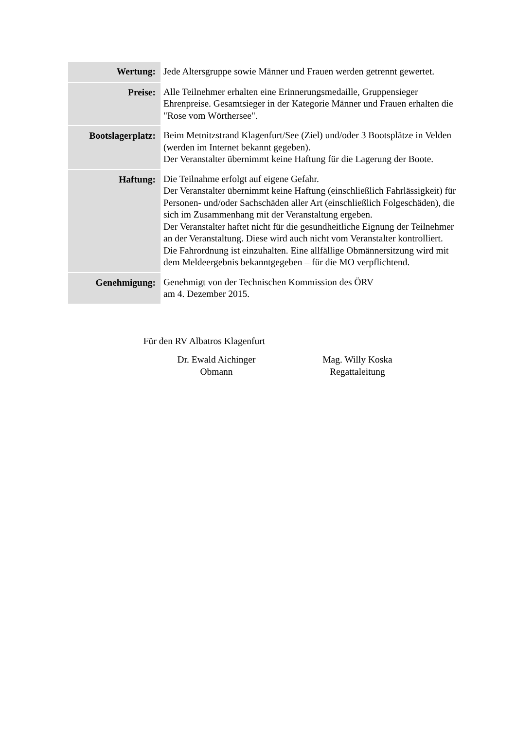| Wertung: | Jede Altersgruppe sowie Männer und Frauen werden getrennt gewertet. |
| Preise: | Alle Teilnehmer erhalten eine Erinnerungsmedaille, Gruppensieger Ehrenpreise. Gesamtsieger in der Kategorie Männer und Frauen erhalten die "Rose vom Wörthersee". |
| Bootslagerplatz: | Beim Metnitzstrand Klagenfurt/See (Ziel) und/oder 3 Bootsplätze in Velden (werden im Internet bekannt gegeben). Der Veranstalter übernimmt keine Haftung für die Lagerung der Boote. |
| Haftung: | Die Teilnahme erfolgt auf eigene Gefahr. Der Veranstalter übernimmt keine Haftung (einschließlich Fahrlässigkeit) für Personen- und/oder Sachschäden aller Art (einschließlich Folgeschäden), die sich im Zusammenhang mit der Veranstaltung ergeben. Der Veranstalter haftet nicht für die gesundheitliche Eignung der Teilnehmer an der Veranstaltung. Diese wird auch nicht vom Veranstalter kontrolliert. Die Fahrordnung ist einzuhalten. Eine allfällige Obmännersitzung wird mit dem Meldeergebnis bekanntgegeben – für die MO verpflichtend. |
| Genehmigung: | Genehmigt von der Technischen Kommission des ÖRV am 4. Dezember 2015. |
Für den RV Albatros Klagenfurt
Dr. Ewald Aichinger
Obmann
Mag. Willy Koska
Regattaleitung